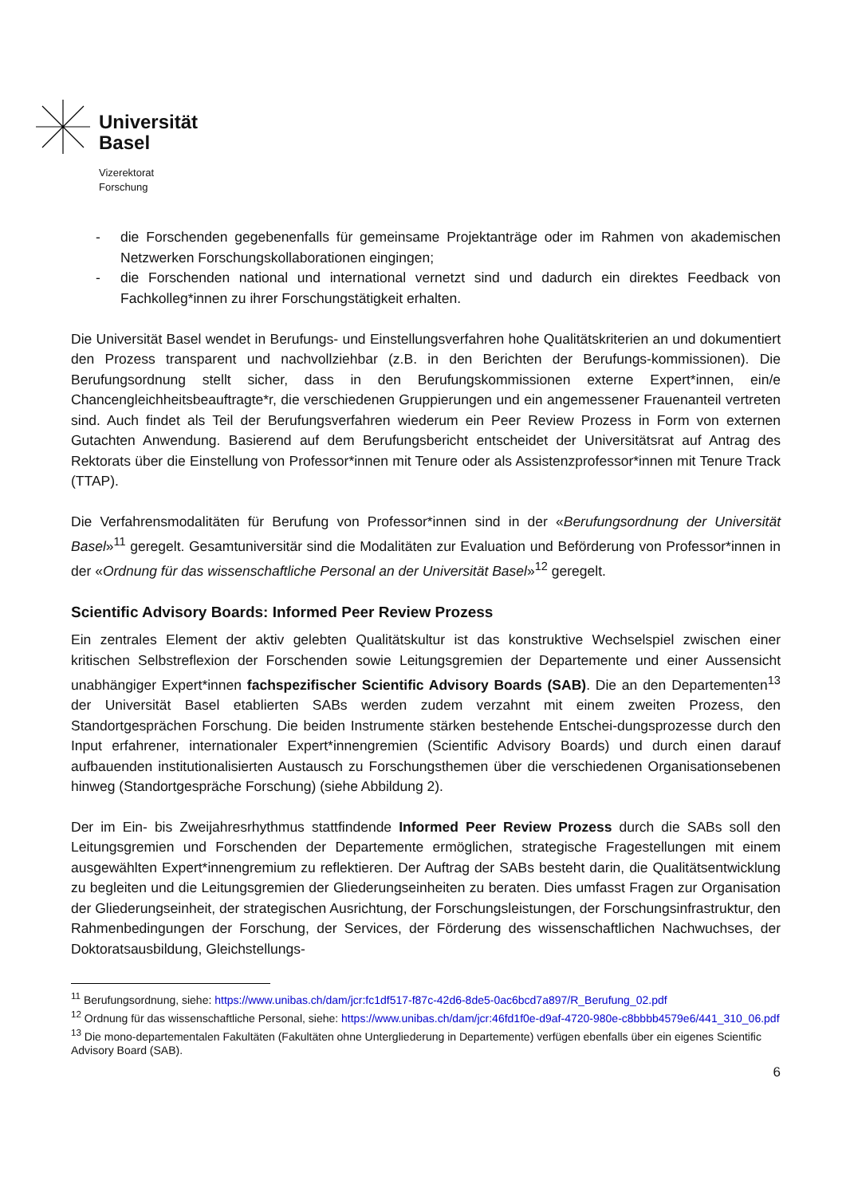Universität
Basel
Vizerektorat
Forschung
- die Forschenden gegebenenfalls für gemeinsame Projektanträge oder im Rahmen von akademischen Netzwerken Forschungskollaborationen eingingen;
- die Forschenden national und international vernetzt sind und dadurch ein direktes Feedback von Fachkolleg*innen zu ihrer Forschungstätigkeit erhalten.
Die Universität Basel wendet in Berufungs- und Einstellungsverfahren hohe Qualitätskriterien an und dokumentiert den Prozess transparent und nachvollziehbar (z.B. in den Berichten der Berufungs-kommissionen). Die Berufungsordnung stellt sicher, dass in den Berufungskommissionen externe Expert*innen, ein/e Chancengleichheitsbeauftragte*r, die verschiedenen Gruppierungen und ein angemessener Frauenanteil vertreten sind. Auch findet als Teil der Berufungsverfahren wiederum ein Peer Review Prozess in Form von externen Gutachten Anwendung. Basierend auf dem Berufungsbericht entscheidet der Universitätsrat auf Antrag des Rektorats über die Einstellung von Professor*innen mit Tenure oder als Assistenzprofessor*innen mit Tenure Track (TTAP).
Die Verfahrensmodalitäten für Berufung von Professor*innen sind in der «Berufungsordnung der Universität Basel»<sup>11</sup> geregelt. Gesamtuniversitär sind die Modalitäten zur Evaluation und Beförderung von Professor*innen in der «Ordnung für das wissenschaftliche Personal an der Universität Basel»<sup>12</sup> geregelt.
Scientific Advisory Boards: Informed Peer Review Prozess
Ein zentrales Element der aktiv gelebten Qualitätskultur ist das konstruktive Wechselspiel zwischen einer kritischen Selbstreflexion der Forschenden sowie Leitungsgremien der Departemente und einer Aussensicht unabhängiger Expert*innen fachspezifischer Scientific Advisory Boards (SAB). Die an den Departementen<sup>13</sup> der Universität Basel etablierten SABs werden zudem verzahnt mit einem zweiten Prozess, den Standortgesprächen Forschung. Die beiden Instrumente stärken bestehende Entschei-dungsprozesse durch den Input erfahrener, internationaler Expert*innengremien (Scientific Advisory Boards) und durch einen darauf aufbauenden institutionalisierten Austausch zu Forschungsthemen über die verschiedenen Organisationsebenen hinweg (Standortgespräche Forschung) (siehe Abbildung 2).
Der im Ein- bis Zweijahresrhythmus stattfindende Informed Peer Review Prozess durch die SABs soll den Leitungsgremien und Forschenden der Departemente ermöglichen, strategische Fragestellungen mit einem ausgewählten Expert*innengremium zu reflektieren. Der Auftrag der SABs besteht darin, die Qualitätsentwicklung zu begleiten und die Leitungsgremien der Gliederungseinheiten zu beraten. Dies umfasst Fragen zur Organisation der Gliederungseinheit, der strategischen Ausrichtung, der Forschungsleistungen, der Forschungsinfrastruktur, den Rahmenbedingungen der Forschung, der Services, der Förderung des wissenschaftlichen Nachwuchses, der Doktoratsausbildung, Gleichstellungs-
<sup>11</sup> Berufungsordnung, siehe: https://www.unibas.ch/dam/jcr:fc1df517-f87c-42d6-8de5-0ac6bcd7a897/R_Berufung_02.pdf
<sup>12</sup> Ordnung für das wissenschaftliche Personal, siehe: https://www.unibas.ch/dam/jcr:46fd1f0e-d9af-4720-980e-c8bbbb4579e6/441_310_06.pdf
<sup>13</sup> Die mono-departementalen Fakultäten (Fakultäten ohne Untergliederung in Departemente) verfügen ebenfalls über ein eigenes Scientific Advisory Board (SAB).
6